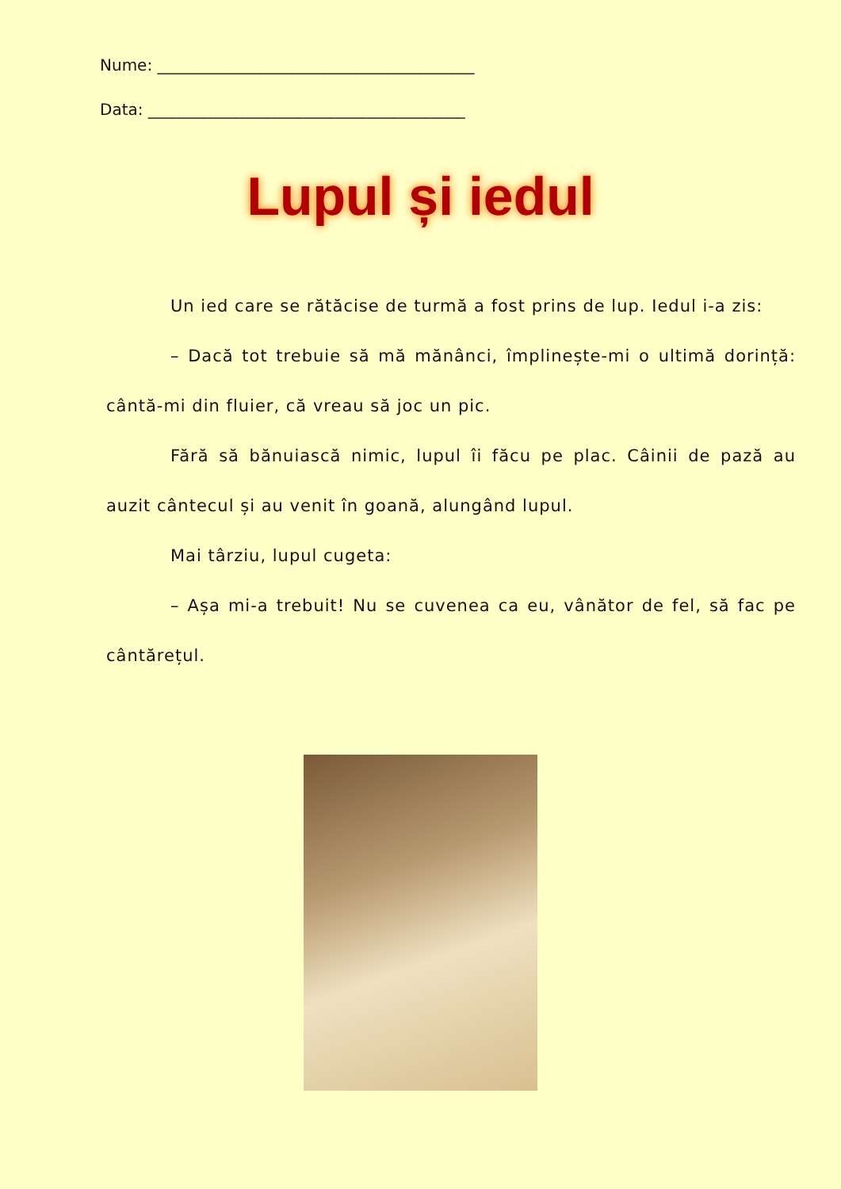Nume: ________________________________________
Data: ________________________________________
Lupul și iedul
Un ied care se rătăcise de turmă a fost prins de lup. Iedul i-a zis:
– Dacă tot trebuie să mă mănânci, împlinește-mi o ultimă dorință: cântă-mi din fluier, că vreau să joc un pic.
Fără să bănuiască nimic, lupul îi făcu pe plac. Câinii de pază au auzit cântecul și au venit în goană, alungând lupul.
Mai târziu, lupul cugeta:
– Așa mi-a trebuit! Nu se cuvenea ca eu, vânător de fel, să fac pe cântărețul.